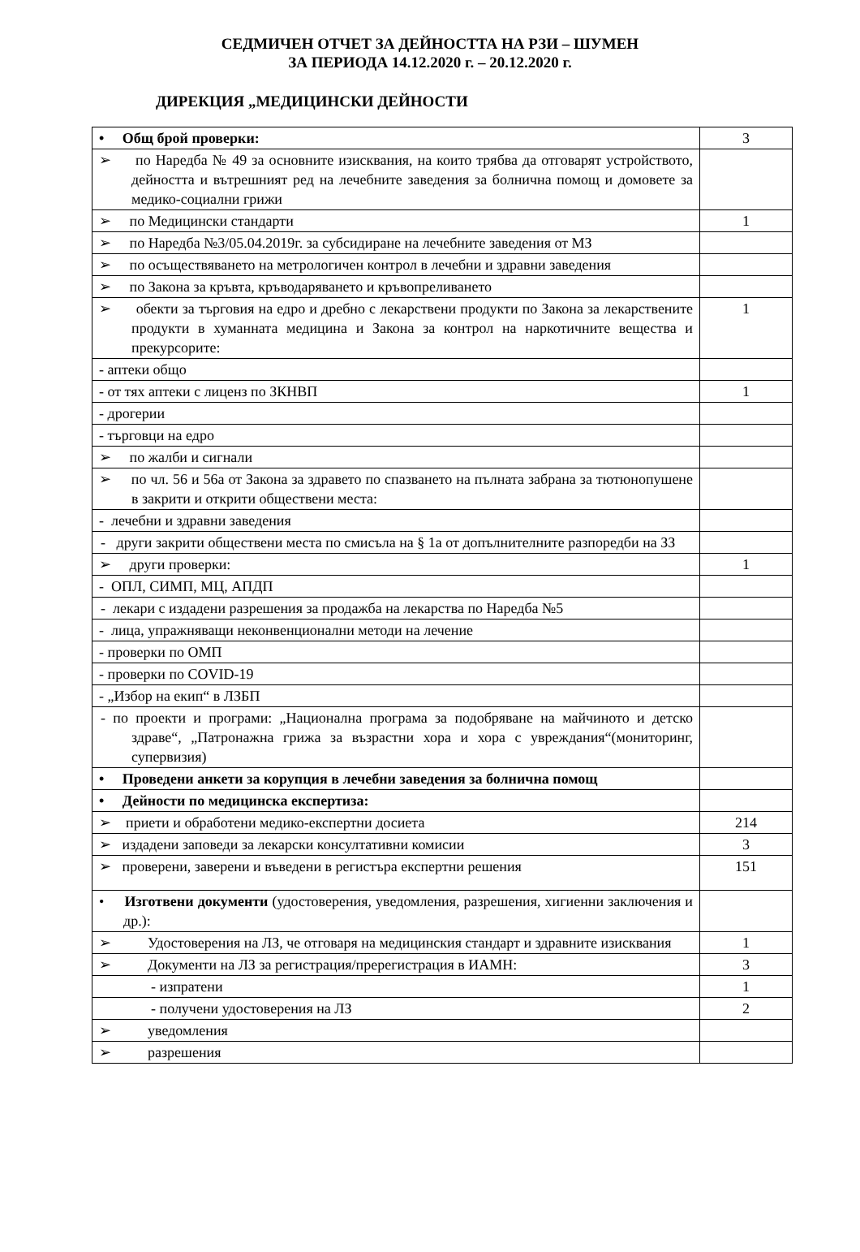СЕДМИЧЕН ОТЧЕТ ЗА ДЕЙНОСТТА НА РЗИ – ШУМЕН
ЗА ПЕРИОДА 14.12.2020 г. – 20.12.2020 г.
ДИРЕКЦИЯ „МЕДИЦИНСКИ ДЕЙНОСТИ
| • Общ брой проверки: | 3 |
| ➢ по Наредба № 49 за основните изисквания, на които трябва да отговарят устройството, дейността и вътрешният ред на лечебните заведения за болнична помощ и домовете за медико-социални грижи | |
| ➢ по Медицински стандарти | 1 |
| ➢ по Наредба №3/05.04.2019г. за субсидиране на лечебните заведения от МЗ | |
| ➢ по осъществяването на метрологичен контрол в лечебни и здравни заведения | |
| ➢ по Закона за кръвта, кръводаряването и кръвопреливането | |
| ➢ обекти за търговия на едро и дребно с лекарствени продукти по Закона за лекарствените продукти в хуманната медицина и Закона за контрол на наркотичните вещества и прекурсорите: | 1 |
| - аптеки общо | |
| - от тях аптеки с лиценз по ЗКНВП | 1 |
| - дрогерии | |
| - търговци на едро | |
| ➢ по жалби и сигнали | |
| ➢ по чл. 56 и 56а от Закона за здравето по спазването на пълната забрана за тютюнопушене в закрити и открити обществени места: | |
| - лечебни и здравни заведения | |
| - други закрити обществени места по смисъла на § 1а от допълнителните разпоредби на ЗЗ | |
| ➢ други проверки: | 1 |
| - ОПЛ, СИМП, МЦ, АПДП | |
| - лекари с издадени разрешения за продажба на лекарства по Наредба №5 | |
| - лица, упражняващи неконвенционални методи на лечение | |
| - проверки по ОМП | |
| - проверки по COVID-19 | |
| - „Избор на екип“ в ЛЗБП | |
| - по проекти и програми: „Национална програма за подобряване на майчиното и детско здраве“, „Патронажна грижа за възрастни хора и хора с увреждания“(мониторинг, супервизия) | |
| • Проведени анкети за корупция в лечебни заведения за болнична помощ | |
| • Дейности по медицинска експертиза: | |
| ➢ приети и обработени медико-експертни досиета | 214 |
| ➢ издадени заповеди за лекарски консултативни комисии | 3 |
| ➢ проверени, заверени и въведени в регистъра експертни решения | 151 |
| • Изготвени документи (удостоверения, уведомления, разрешения, хигиенни заключения и др.): | |
| ➢ Удостоверения на ЛЗ, че отговаря на медицинския стандарт и здравните изисквания | 1 |
| ➢ Документи на ЛЗ за регистрация/пререгистрация в ИАМН: | 3 |
| - изпратени | 1 |
| - получени удостоверения на ЛЗ | 2 |
| ➢ уведомления | |
| ➢ разрешения | |